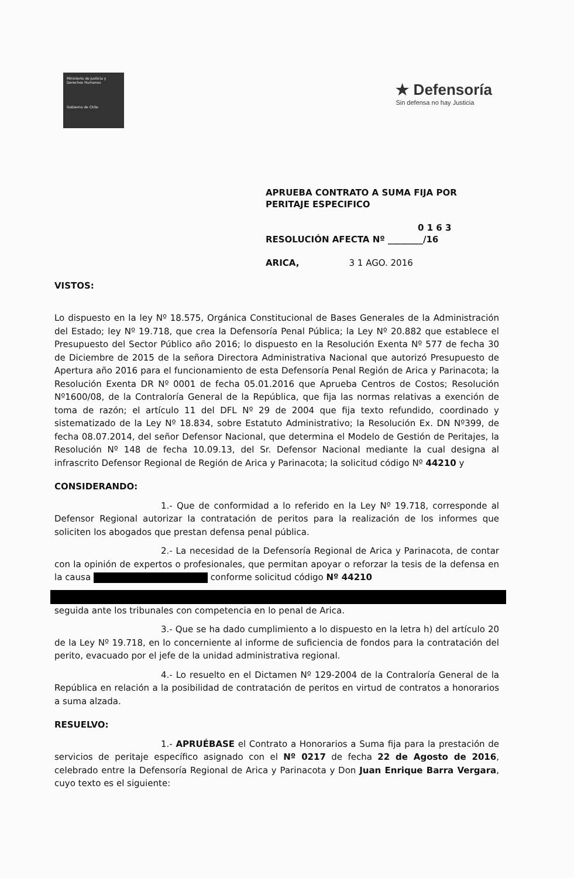Ministerio de Justicia y Derechos Humanos
Gobierno de Chile
★ Defensoría
Sin defensa no hay Justicia
APRUEBA CONTRATO A SUMA FIJA POR
PERITAJE ESPECIFICO
0 1 6 3
RESOLUCIÓN AFECTA Nº ________/16
ARICA, 3 1 AGO. 2016
VISTOS:
Lo dispuesto en la ley Nº 18.575, Orgánica Constitucional de Bases Generales de la Administración del Estado; ley Nº 19.718, que crea la Defensoría Penal Pública; la Ley Nº 20.882 que establece el Presupuesto del Sector Público año 2016; lo dispuesto en la Resolución Exenta Nº 577 de fecha 30 de Diciembre de 2015 de la señora Directora Administrativa Nacional que autorizó Presupuesto de Apertura año 2016 para el funcionamiento de esta Defensoría Penal Región de Arica y Parinacota; la Resolución Exenta DR Nº 0001 de fecha 05.01.2016 que Aprueba Centros de Costos; Resolución Nº1600/08, de la Contraloría General de la República, que fija las normas relativas a exención de toma de razón; el artículo 11 del DFL Nº 29 de 2004 que fija texto refundido, coordinado y sistematizado de la Ley Nº 18.834, sobre Estatuto Administrativo; la Resolución Ex. DN Nº399, de fecha 08.07.2014, del señor Defensor Nacional, que determina el Modelo de Gestión de Peritajes, la Resolución Nº 148 de fecha 10.09.13, del Sr. Defensor Nacional mediante la cual designa al infrascrito Defensor Regional de Región de Arica y Parinacota; la solicitud código Nº 44210 y
CONSIDERANDO:
1.- Que de conformidad a lo referido en la Ley Nº 19.718, corresponde al Defensor Regional autorizar la contratación de peritos para la realización de los informes que soliciten los abogados que prestan defensa penal pública.
2.- La necesidad de la Defensoría Regional de Arica y Parinacota, de contar con la opinión de expertos o profesionales, que permitan apoyar o reforzar la tesis de la defensa en la causa conforme solicitud código Nº 44210
seguida ante los tribunales con competencia en lo penal de Arica.
3.- Que se ha dado cumplimiento a lo dispuesto en la letra h) del artículo 20 de la Ley Nº 19.718, en lo concerniente al informe de suficiencia de fondos para la contratación del perito, evacuado por el jefe de la unidad administrativa regional.
4.- Lo resuelto en el Dictamen Nº 129-2004 de la Contraloría General de la República en relación a la posibilidad de contratación de peritos en virtud de contratos a honorarios a suma alzada.
RESUELVO:
1.- APRUÉBASE el Contrato a Honorarios a Suma fija para la prestación de servicios de peritaje específico asignado con el Nº 0217 de fecha 22 de Agosto de 2016, celebrado entre la Defensoría Regional de Arica y Parinacota y Don Juan Enrique Barra Vergara, cuyo texto es el siguiente: